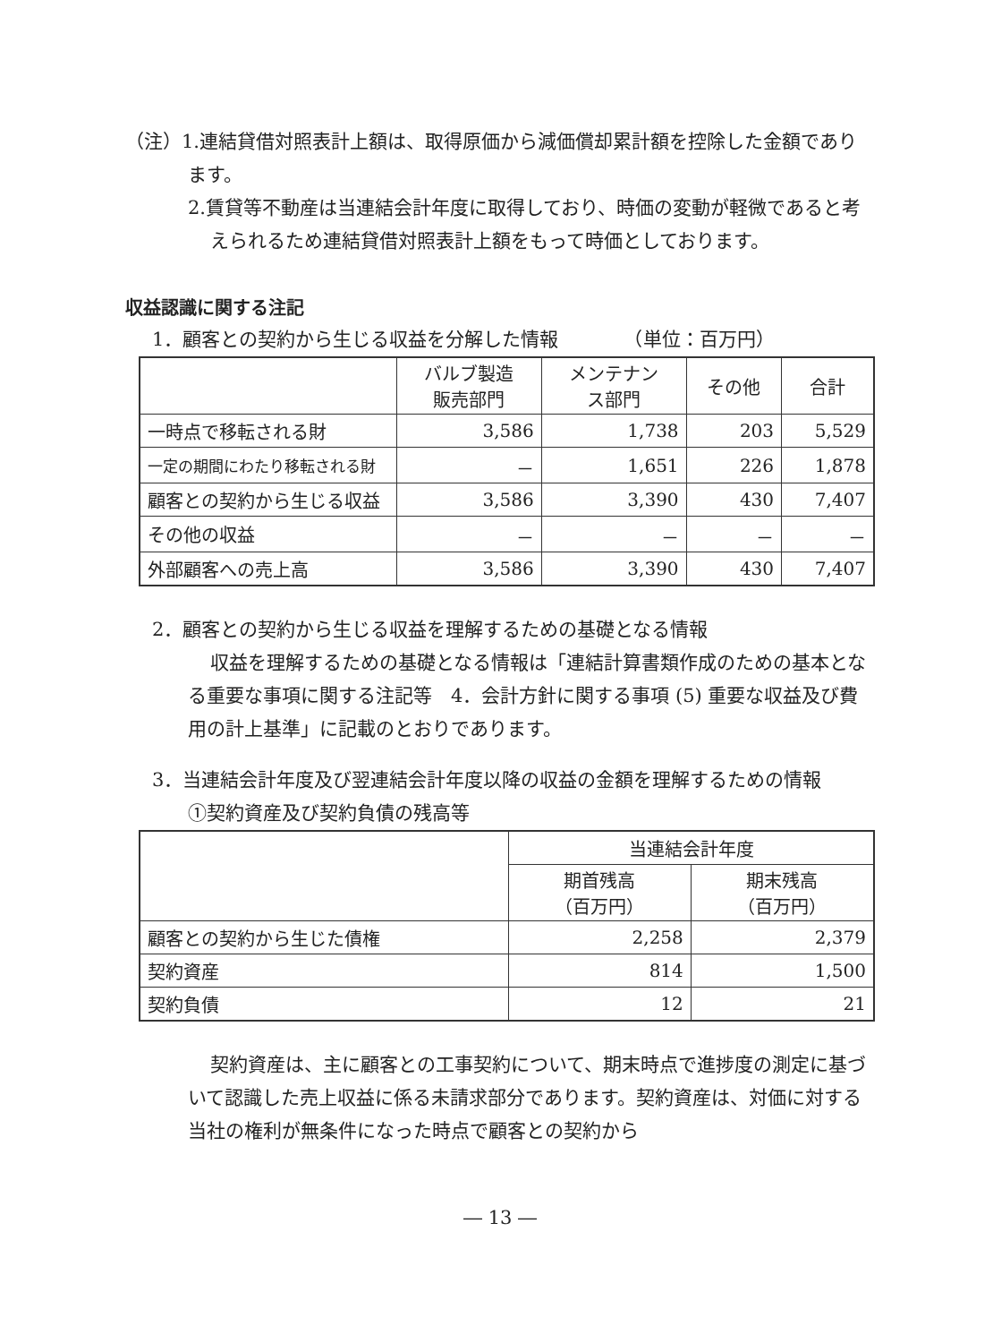（注）1.連結貸借対照表計上額は、取得原価から減価償却累計額を控除した金額であります。
2.賃貸等不動産は当連結会計年度に取得しており、時価の変動が軽微であると考えられるため連結貸借対照表計上額をもって時価としております。
収益認識に関する注記
1．顧客との契約から生じる収益を分解した情報　　　　（単位：百万円）
| | バルブ製造 販売部門 | メンテナン ス部門 | その他 | 合計 |
| --- | --- | --- | --- | --- |
| 一時点で移転される財 | 3,586 | 1,738 | 203 | 5,529 |
| 一定の期間にわたり移転される財 | － | 1,651 | 226 | 1,878 |
| 顧客との契約から生じる収益 | 3,586 | 3,390 | 430 | 7,407 |
| その他の収益 | － | － | － | － |
| 外部顧客への売上高 | 3,586 | 3,390 | 430 | 7,407 |
2．顧客との契約から生じる収益を理解するための基礎となる情報
収益を理解するための基礎となる情報は「連結計算書類作成のための基本となる重要な事項に関する注記等　4．会計方針に関する事項 (5) 重要な収益及び費用の計上基準」に記載のとおりであります。
3．当連結会計年度及び翌連結会計年度以降の収益の金額を理解するための情報
①契約資産及び契約負債の残高等
| | 当連結会計年度 | |
| --- | --- | --- |
| | 期首残高 （百万円） | 期末残高 （百万円） |
| 顧客との契約から生じた債権 | 2,258 | 2,379 |
| 契約資産 | 814 | 1,500 |
| 契約負債 | 12 | 21 |
契約資産は、主に顧客との工事契約について、期末時点で進捗度の測定に基づいて認識した売上収益に係る未請求部分であります。契約資産は、対価に対する当社の権利が無条件になった時点で顧客との契約から
― 13 ―